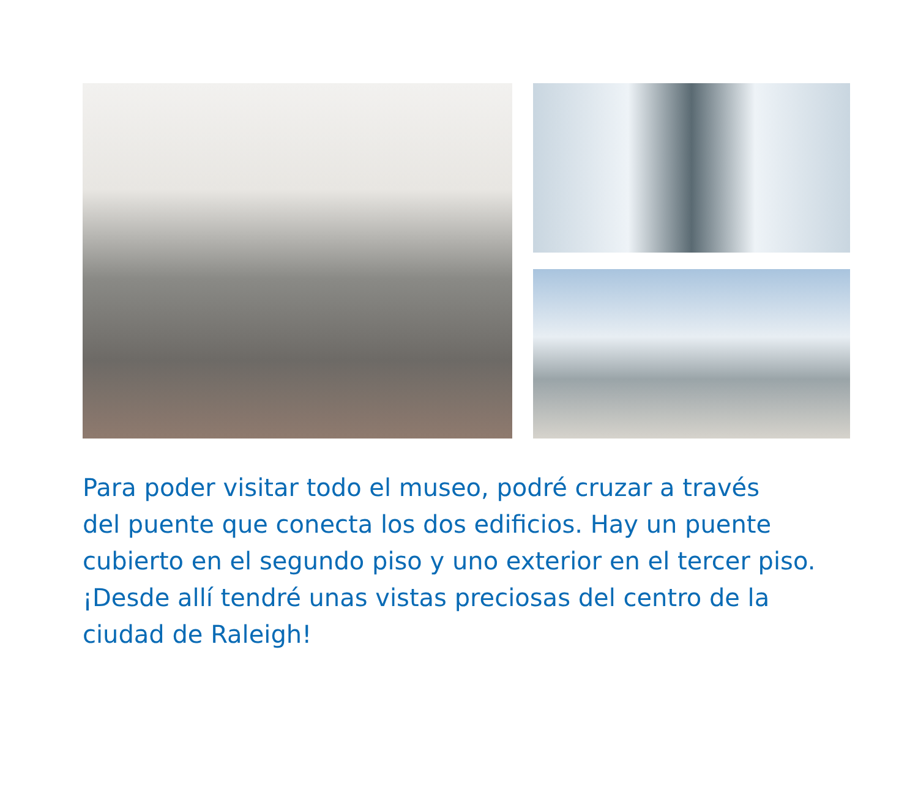Para poder visitar todo el museo, podré cruzar a través
del puente que conecta los dos edificios. Hay un puente
cubierto en el segundo piso y uno exterior en el tercer piso.
¡Desde allí tendré unas vistas preciosas del centro de la
ciudad de Raleigh!